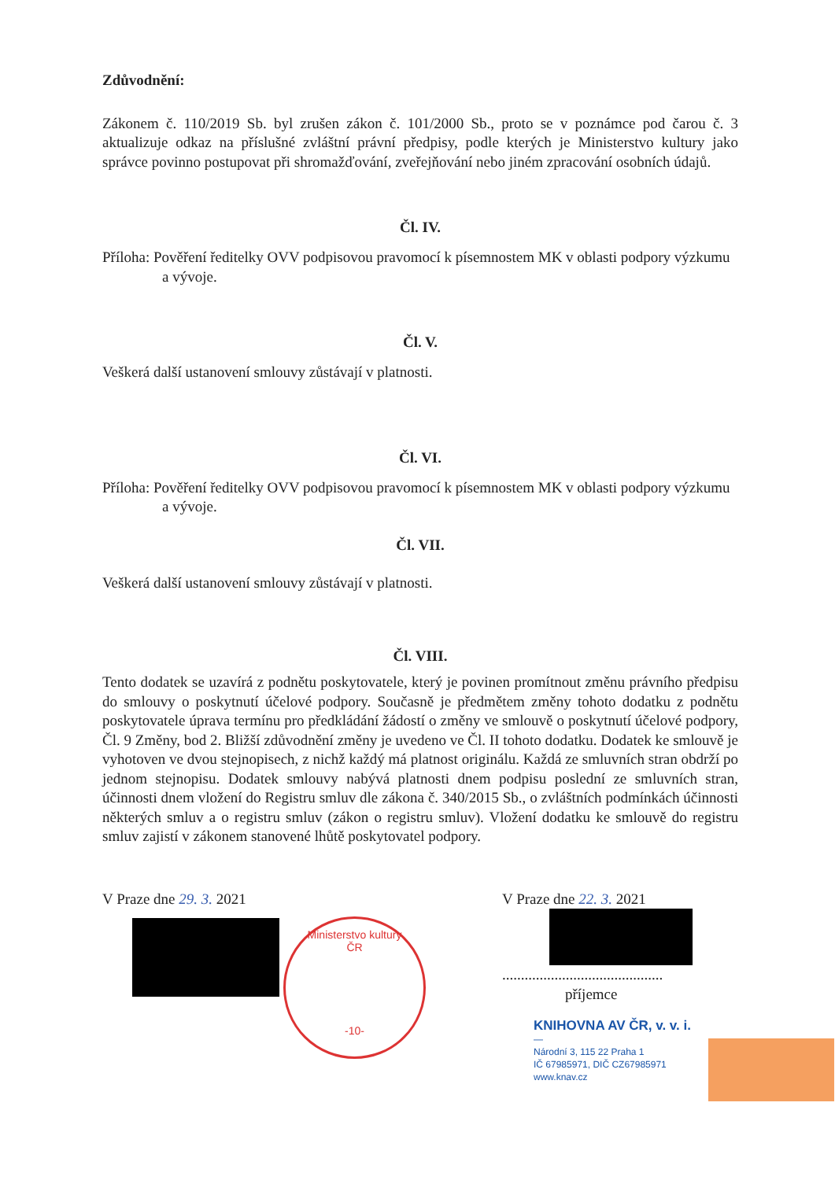Zdůvodnění:
Zákonem č. 110/2019 Sb. byl zrušen zákon č. 101/2000 Sb., proto se v poznámce pod čarou č. 3 aktualizuje odkaz na příslušné zvláštní právní předpisy, podle kterých je Ministerstvo kultury jako správce povinno postupovat při shromažďování, zveřejňování nebo jiném zpracování osobních údajů.
Čl. IV.
Příloha: Pověření ředitelky OVV podpisovou pravomocí k písemnostem MK v oblasti podpory výzkumu a vývoje.
Čl. V.
Veškerá další ustanovení smlouvy zůstávají v platnosti.
Čl. VI.
Příloha: Pověření ředitelky OVV podpisovou pravomocí k písemnostem MK v oblasti podpory výzkumu a vývoje.
Čl. VII.
Veškerá další ustanovení smlouvy zůstávají v platnosti.
Čl. VIII.
Tento dodatek se uzavírá z podnětu poskytovatele, který je povinen promítnout změnu právního předpisu do smlouvy o poskytnutí účelové podpory. Současně je předmětem změny tohoto dodatku z podnětu poskytovatele úprava termínu pro předkládání žádostí o změny ve smlouvě o poskytnutí účelové podpory, Čl. 9 Změny, bod 2. Bližší zdůvodnění změny je uvedeno ve Čl. II tohoto dodatku. Dodatek ke smlouvě je vyhotoven ve dvou stejnopisech, z nichž každý má platnost originálu. Každá ze smluvních stran obdrží po jednom stejnopisu. Dodatek smlouvy nabývá platnosti dnem podpisu poslední ze smluvních stran, účinnosti dnem vložení do Registru smluv dle zákona č. 340/2015 Sb., o zvláštních podmínkách účinnosti některých smluv a o registru smluv (zákon o registru smluv). Vložení dodatku ke smlouvě do registru smluv zajistí v zákonem stanovené lhůtě poskytovatel podpory.
V Praze dne 29. 3. 2021 V Praze dne 22. 3. 2021
...........................................
příjemce
KNIHOVNA AV ČR, v. v. i.
—
Národní 3, 115 22 Praha 1
IČ 67985971, DIČ CZ67985971
www.knav.cz
Ministerstvo kultury
ČR
-10-